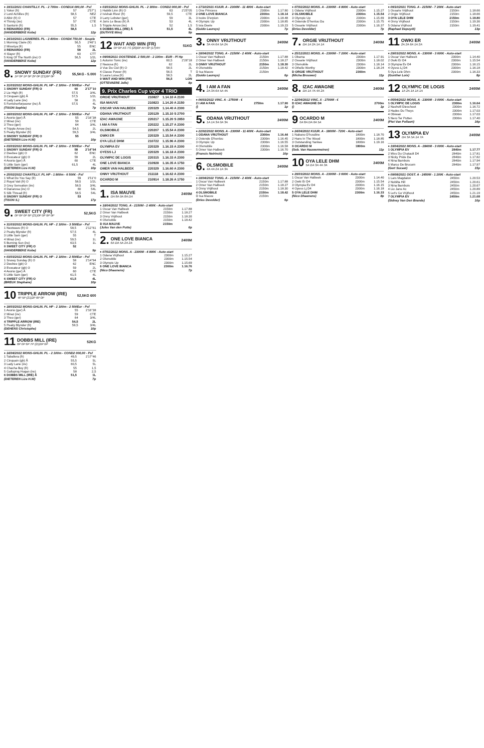♦ 19/11/2021 CHANTILLY. PL - 2 700m - COND14 000,00 - Psf
| 1 Yoker (fr) | 57 | 2'57"1 |
| 2 Lord Achilles (fr) | 58,5 | NEZ |
| 3 Albir (fr) O | 57 | CTE |
| 4 Thirsty (ire) | 57 | CTE |
| 5 Santurin (fr) | 55,5 | 1,5 |
| 6 REINARDO (FR) | 58,5 | |
(VANDERBEKE Kobe) 12p
♦ 24/10/2021 LIGNIERES. PL - 2 400m - COND4 750,00 - Souple
| 1 Morning Claire (fr) | 56,5 | 2'46"1 |
| 2 Missriya (fr) | 55 | ENC |
| 3 REINARDO (FR) | 58 | 2L |
| 4 Slayer (fr) | 60 | CTT |
| 5 King Of The North (ire) O | 56,5 | 1/2L |
(VANDERBEKE Kobe) 12p
8. SNOWY SUNDAY (FR)
1P 0P 1P 0P 2P 0P (21)0P 0P 55,5KG - 5.000
♦ 31/03/2022 MONS-GHLIN. PL HP - 2 100m - 2 500Eur - Psf
| 1 SNOWY SUNDAY (FR) O | 60 | 2'17"10 |
| 2 Lie High (fr) | 57,5 | 3/4L |
| 3 Cinquain (gb) Â | 57,5 | 1/2L |
| 4 Lady Lane (ire) | 58 | 2L |
| 5 Forricherforpoorer (ire) Â | 57,5 | 4L |
(TISON Sophie) 7p
♦ 18/03/2022 MONS-GHLIN. PL HP - 2 100m - 2 500Eur - Psf
| 1 Avorio (ger) Â | 55 | 2'16"38 |
| 2 Miraz (ire) | 59 | CTE |
| 3 Theo (ger) | 64 | 3/4L |
| 4 Tripple Arrow (ire) | 54,5 | 2L |
| 5 Peaky Blynder (fr) | 59,5 | 3/4L |
| 0 SNOWY SUNDAY (FR) O | 55 | |
(DIETEREN Lize H.W) 10p
♦ 03/03/2022 MONS-GHLIN. PL HP - 2 100m - 2 500Eur - Psf
| 1 SNOWY SUNDAY (FR) O | 58 | 2'14"94 |
| 2 Deebee (gb) O | 62 | ENC |
| 3 Evocateur (gb) O | 59 | 2L |
| 4 Avorio (ger) Â | 60 | CTE |
| 5 Little Sam (ger) | 61,5 | 4L |
(DIETEREN Lize H.W) 10p
♦ 25/02/2022 CHANTILLY. PL HP - 1 800m - 6 500€ - Psf
| 1 What Do You Say (fr) | 59 | 1'51"0 |
| 2 Royal Vati (fr) O | 58,5 | 1/2L |
| 3 Grey Sensation (ire) | 58,5 | 3/4L |
| 4 Danarosa (ire) O | 60 | 54L |
| 5 Silk Thread (fr) | 58,5 | 54L |
| 0 SNOWY SUNDAY (FR) O | 53 | |
(TISON S.) 17p
9. SWEET CITY (FR)
0P 6P 0P 6P (21)0P 0P 0P 0P 52,5KG
♦ 31/03/2022 MONS-GHLIN. PL HP - 2 100m - 3 500Eur - Psf
| 1 Nextwave (fr) O | 58,5 | 2'12"61 |
| 2 Peaky Blynder (fr) | 57,5 | 4L |
| 3 Little Sam (ger) | 55 | T |
| 4 Miraz (ire) | 59,5 | 1L |
| 5 Burning Sun (ire) | 63,5 | 1L |
| 0 SWEET CITY (FR) O | 52 | |
(VANDERBEKE Kobe) 9p
♦ 03/03/2022 MONS-GHLIN. PL HP - 2 100m - 2 500Eur - Psf
| 1 Snowy Sunday (fr) O | 58 | 2'14"94 |
| 2 Deebee (gb) O | 62 | ENC |
| 3 Evocateur (gb) O | 59 | 2L |
| 4 Avorio (ger) Â | 60 | CTE |
| 5 Little Sam (ger) | 61,5 | 4L |
| 6 SWEET CITY (FR) O | 61,5 | 4L |
(BREUX Stephane) 10p
10 TRIPPLE ARROW (IRE)
4P 5P (21)2P 6P 0P 52,5KG 600
♦ 18/03/2022 MONS-GHLIN. PL HP - 2 100m - 2 500Eur - Psf
| 1 Avorio (ger) Â | 55 | 2'16"38 |
| 2 Miraz (ire) | 59 | CTE |
| 3 Theo (ger) | 64 | 3/4L |
| 4 TRIPPLE ARROW (IRE) | 54,5 | 2L |
| 5 Peaky Blynder (fr) | 59,5 | 3/4L |
(DEHENS Christophe) 10p
11 DOBBS MILL (IRE)
6P 0P 6P 7P (21)0P 0P 52KG
♦ 14/04/2022 MONS-GHLIN. PL - 2 100m - COND2 000,00 - Psf
| 1 Taballera (fr) | 49,5 | 2'17"46 |
| 2 Cinquain (gb) Â | 55,5 | 5L |
| 3 Lady Lane (ire) | 60,5 | 5L |
| 4 Chacha Boy (fr) | 55 | 1,5 |
| 5 Galloping Hogan (ire) | 58 | 2,5 |
| 6 DOBBS MILL (IRE) Â | 51,5 | 1L |
(DIETEREN Lize H.W) 7p
♦ 03/03/2022 MONS-GHLIN. PL - 2 300m - COND2 000,00 - Psf
| 1 Habibi Linn (fr) O | 63 | 2'25"05 |
| 2 Ivishak River (fr) | 59,5 | CTE |
| 3 Larry Lobster (ger) | 59 | 3L |
| 4 Joris Le Beau (fr) Â | 53 | 4L |
| 5 Tripple Arrow (ire) | 52 | 1,5 |
| 6 DOBBS MILL (IRE) Â | 51,5 | 4L |
(DUTHYE Miro) 9p
12 WAIT AND WIN (FR)
0P 0P AS TS (20)0P AH 0P (17)4H 51KG
♦ 09/08/2021 OOSTENDE. 2 500,00 - 2 100m - EUR - Pl Hp
| 1 Autumn Tonic (ire) | 60,5 | 2'26"18 |
| 2 Naousa (fr) | 62 | 2L |
| 3 Vue Du Ciel (fr) O | 58,5 | 2L |
| 4 Classe Power (fr) | 56,5 | T |
| 5 Laura Luisa (fr) | 58,5 | 2L |
| 0 WAIT AND WIN (FR) | 56,5 | LON |
(OTTEVAERE Jelle) 8p
9. Prix Charles Cup vqor 4 TRIO
| ORGIE VRIJTHOUT | 210827 | 1.14.10 A 2100 |
| ISA MAUVE | 210823 | 1.14.20 A 2150 |
| OSCAR VAN HALBEEK | 220329 | 1.14.40 A 2300 |
| ODANA VRIJTHOUT | 220129 | 1.15.10 S 2700 |
| IZAC AWAGNE | 220217 | 1.15.20 S 2850 |
| I AM A FAN | 220222 | 1.15.27 A 2300 |
| OLSMOBILE | 220207 | 1.15.54 A 2300 |
| OWKI ER | 220329 | 1.15.54 A 2300 |
| OYA LELE DHM | 210722 | 1.15.96 A 2300 |
| OLYMPIA EV | 220329 | 1.16.15 A 2300 |
| OYESS LJ | 220329 | 1.16.18 A 2300 |
| OLYMPIC DE LOGIS | 220315 | 1.16.33 A 2300 |
| ONE LOVE BIANCA | 210928 | 1.16.35 A 1750 |
| OMER VAN HALBEEK | 220329 | 1.16.60 A 2300 |
| ONNY VRIJTHOUT | 211118 | 1.16.62 A 2300 |
| OCARDO M | 210914 | 1.18.26 A 1750 |
1. ISA MAUVE
DA 8A 0A 8A DA 2400M
♦ 18/04/2022 TONG. A - 2150M - 2 400€ - Auto-start
| 1 Oscar Van Halbeek | 2150m | 1.17.88 |
| 2 Omer Van Halbeek | 2150m | 1.18.27 |
| 3 Onny Vrijthout | 2150m | 1.18.30 |
| 4 Olsmobile | 2150m | 1.18.42 |
| D ISA MAUVE | 2150m | |
(Jules Van den Putte) 6p
2. ONE LOVE BIANCA
6A DA 5A 2A 2A 2400M
♦ 07/02/2022 MONS. A - 2300M - 4 800€ - Auto-start
| 1 Odana Vrijthout | 2300m | 1.15.27 |
| 2 Olsmobile | 2300m | 1.15.54 |
| 3 Olympic Up | 2300m | 1.15.69 |
| 6 ONE LOVE BIANCA | 2300m | 1.16.76 |
(Nico Dhaenens) 7p
♦ 17/10/2021 KUUR. A - 2300M - 11 400€ - Auto-start
| 1 One Princess | 2300m | 1.17.90 |
| 2 ONE LOVE BIANCA | 2300m | 1.18.14 |
| 3 Ivoire D'erpion | 2300m | 1.18.48 |
| 4 Olympic Up | 2300m | 1.18.85 |
| 5 Ixia Deele | 2300m | 1.19.23 |
(Guido Laureys) 7p
3. ONNY VRIJTHOUT
3A 4A 6A 5A 2A 2400M
♦ 18/04/2022 TONG. A - 2150M - 2 400€ - Auto-start
| 1 Oscar Van Halbeek | 2150m | 1.17.88 |
| 2 Omer Van Halbeek | 2150m | 1.18.27 |
| 3 ONNY VRIJTHOUT | 2150m | 1.18.30 |
| 4 Olsmobile | 2150m | 1.18.42 |
| D Isa Mauve | 2150m | |
(Guido Laureys) 6p
4. I AM A FAN
2A 3A 6A 5A 4A 2400M
♦ 06/03/2022 VINC. A - 2750M - €
| 2 I AM A FAN | 2750m | 1.17.90 |
() 1p
5. ODANA VRIJTHOUT
1A 1A 3A 0A 3A 2400M
♦ 22/02/2022 MONS. A - 2300M - 11 400€ - Auto-start
| 1 ODANA VRIJTHOUT | 2300m | 1.16.44 |
| 2 Ostende D'henlou | 2300m | 1.16.45 |
| 3 Olympic Up | 2300m | 1.16.55 |
| 4 Olsmobile | 2300m | 1.16.58 |
| 5 Omer Van Halbeek | 2300m | 1.16.70 |
(Francis Neirinck) 10p
6. OLSMOBILE
4A 4A 2A 1A 3A 2400M
♦ 18/04/2022 TONG. A - 2150M - 2 400€ - Auto-start
| 1 Oscar Van Halbeek | 2150m | 1.17.88 |
| 2 Omer Van Halbeek | 2150m | 1.18.27 |
| 3 Onny Vrijthout | 2150m | 1.18.30 |
| 4 OLSMOBILE | 2150m | 1.18.42 |
| D Isa Mauve | 2150m | |
(Dries Devolder) 6p
♦ 07/02/2022 MONS. A - 2300M - 4 800€ - Auto-start
| 1 Odana Vrijthout | 2300m | 1.15.27 |
| 2 OLSMOBILE | 2300m | 1.15.54 |
| 3 Olympic Up | 2300m | 1.15.69 |
| 4 Ostende D'henlou Da | 2300m | 1.15.75 |
| 5 Ossarie Vrijthout | 2300m | 1.16.37 |
(Dries Devolder) 7p
7. ORGIE VRIJTHOUT
DA 1A 2A 1A 1A 2400M
♦ 25/12/2021 MONS. A - 2300M - 7 200€ - Auto-start
| 1 Obama | 2300m | 1.17.91 |
| 2 Ossarie Vrijthout | 2300m | 1.18.02 |
| 3 Olsmobile | 2300m | 1.18.14 |
| 4 Othello Worthy | 2300m | 1.18.24 |
| D ORGIE VRIJTHOUT | 2300m | |
(Micha Brouwer) 11p
8. IZAC AWAGNE
DA 1A 7A 4A 2A 2400M
♦ 22/04/2022 VINC. X - 2700M - €
| D IZAC AWAGNE D4 | 2700m | |
() 1p
9 OCARDO M
0A 8A DA 6A 5A 2400M
♦ 24/04/2022 KUUR. A - 1800M - 720€ - Auto-start
| 1 Nabano D'husdine | 1800m | 1.18.70 |
| 2 Hans In The Wood | 1800m | 1.18.85 |
| 3 Outstanding Yankee | 1800m | 1.19.16 |
| 0 OCARDO M | 1800m | |
(Seb. Van Hauwermeiren) 11p
10 OYA LELE DHM
5A DA 3A 4A 3A 2400M
♦ 29/03/2022 MONS. A - 2300M - 3 600€ - Auto-start
| 1 Oscar Van Halbeek | 2300m | 1.14.40 |
| 2 Owki Er D4 | 2300m | 1.15.54 |
| 3 Olympia Ev D4 | 2300m | 1.16.15 |
| 4 Oyess Lj D4 | 2300m | 1.16.18 |
| 5 OYA LELE DHM | 2300m | 1.16.33 |
(Nico Dhaenens) 8p
♦ 09/10/2021 TONG. A - 2150M - 7 200€ - Auto-start
| 1 Ossarie Vrijthout | 2150m | 1.18.66 |
| 2 Orgie Vrijthout | 2150m | 1.18.66 |
| 3 OYA LELE DHM | 2150m | 1.18.80 |
| 4 Onny Vrijthout | 2150m | 1.19.36 |
| 5 Odana Vrijthout | 2150m | 1.19.41 |
(Raphael Depuydt) 13p
11 OWKI ER
2A 2A 6A 1A 2A 2400M
♦ 29/03/2022 MONS. A - 2300M - 3 600€ - Auto-start
| 1 Oscar Van Halbeek | 2300m | 1.14.40 |
| 2 Owki Er D4 | 2300m | 1.15.54 |
| 3 Olympia Ev D4 | 2300m | 1.16.15 |
| 4 Oyess Lj D4 | 2300m | 1.16.18 |
| 5 Oya Lele Dhm | 2300m | 1.16.33 |
(Gunther Loix) 8p
12 OLYMPIC DE LOGIS
1A 2A 1A 1A 1A 2400M
♦ 05/04/2022 MONS. A - 2300M - 3 000€ - Auto-start
| 1 OLYMPIC DE LOGIS | 2300m | 1.16.64 |
| 2 Nashvill Dieschoot | 2300m | 1.16.72 |
| 3 Hades Du Theys | 2300m | 1.17.03 |
| 4 Obiwan | 2300m | 1.17.03 |
| 5 Nero Ter Putten | 2300m | 1.17.40 |
(Piet Van Pollaert) 16p
13 OLYMPIA EV
DA 3A 5A 1A 7A 2400M
♦ 19/04/2022 MONS. A - 2840M - 3 000€ - Auto-start
| 1 OLYMPIA EV | 2840m | 1.17.77 |
| 2 Miss Du Chatault D4 | 2840m | 1.17.81 |
| 3 Nicky Pride Da | 2840m | 1.17.82 |
| 4 Nina Bambois | 2840m | 1.17.94 |
| 5 Marco De Brucom | 2840m | 1.17.97 |
(Gert Sucaet) 15p
♦ 09/08/2021 OOST. A - 2450M - 1 200€ - Auto-start
| 1 Lars Magdalon | 2450m | 1.20.53 |
| 2 Nobilta Hill | 2450m | 1.20.61 |
| 3 Nina Bambois | 2450m | 1.20.67 |
| 4 Lio Jane Ac | 2450m | 1.20.89 |
| 5 Let's Go Vrijthout | 2450m | 1.21.19 |
| 7 OLYMPIA EV | 2450m | 1.21.68 |
(Sidney Van Den Brande) 10p